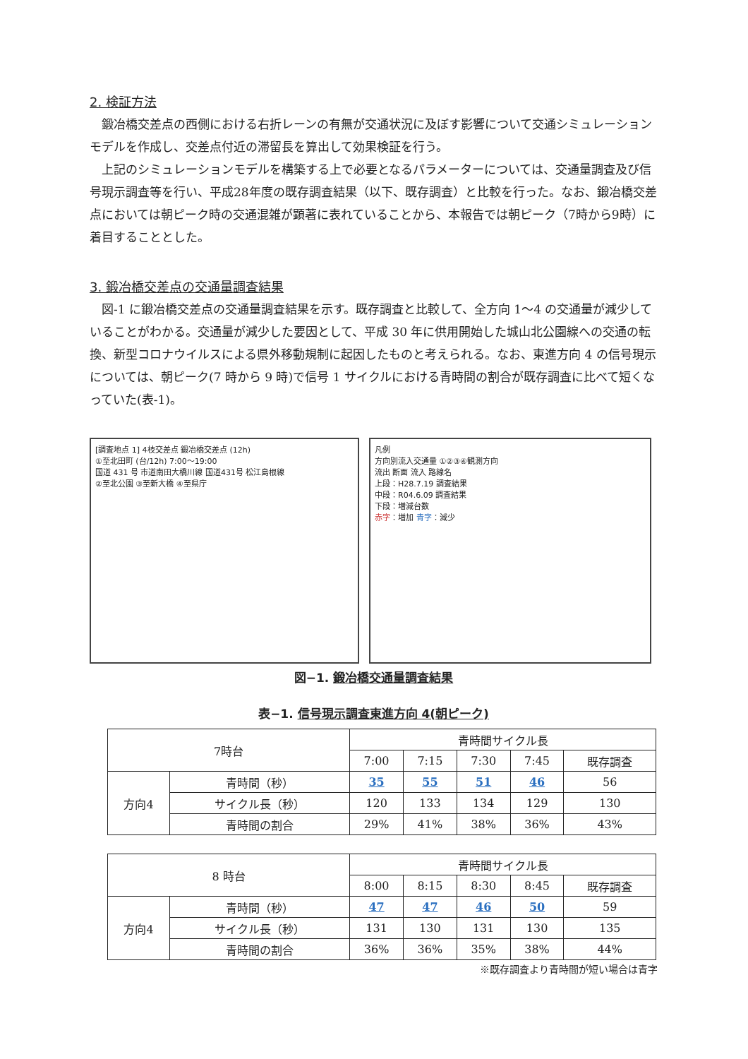2. 検証方法
鍛冶橋交差点の西側における右折レーンの有無が交通状況に及ぼす影響について交通シミュレーションモデルを作成し、交差点付近の滞留長を算出して効果検証を行う。
上記のシミュレーションモデルを構築する上で必要となるパラメーターについては、交通量調査及び信号現示調査等を行い、平成28年度の既存調査結果（以下、既存調査）と比較を行った。なお、鍛冶橋交差点においては朝ピーク時の交通混雑が顕著に表れていることから、本報告では朝ピーク（7時から9時）に着目することとした。
3. 鍛冶橋交差点の交通量調査結果
図-1 に鍛冶橋交差点の交通量調査結果を示す。既存調査と比較して、全方向 1〜4 の交通量が減少していることがわかる。交通量が減少した要因として、平成 30 年に供用開始した城山北公園線への交通の転換、新型コロナウイルスによる県外移動規制に起因したものと考えられる。なお、東進方向 4 の信号現示については、朝ピーク(7 時から 9 時)で信号 1 サイクルにおける青時間の割合が既存調査に比べて短くなっていた(表-1)。
[調査地点 1] 4枝交差点 鍛冶橋交差点 (12h)
①至北田町 (台/12h) 7:00～19:00
国道 431 号 市道南田大橋川線 国道431号 松江島根線
②至北公園 ③至新大橋 ④至県庁
凡例
方向別流入交通量 ①②③④観測方向
流出 断面 流入 路線名
上段：H28.7.19 調査結果
中段：R04.6.09 調査結果
下段：増減台数
赤字：増加 青字：減少
図−1. 鍛冶橋交通量調査結果
表−1. 信号現示調査東進方向 4(朝ピーク)
| 7時台 | | 青時間サイクル長 | | | | |
| | | 7:00 | 7:15 | 7:30 | 7:45 | 既存調査 |
| 方向4 | 青時間（秒） | 35 | 55 | 51 | 46 | 56 |
| | サイクル長（秒） | 120 | 133 | 134 | 129 | 130 |
| | 青時間の割合 | 29% | 41% | 38% | 36% | 43% |
| 8 時台 | | 青時間サイクル長 | | | | |
| | | 8:00 | 8:15 | 8:30 | 8:45 | 既存調査 |
| 方向4 | 青時間（秒） | 47 | 47 | 46 | 50 | 59 |
| | サイクル長（秒） | 131 | 130 | 131 | 130 | 135 |
| | 青時間の割合 | 36% | 36% | 35% | 38% | 44% |
※既存調査より青時間が短い場合は青字